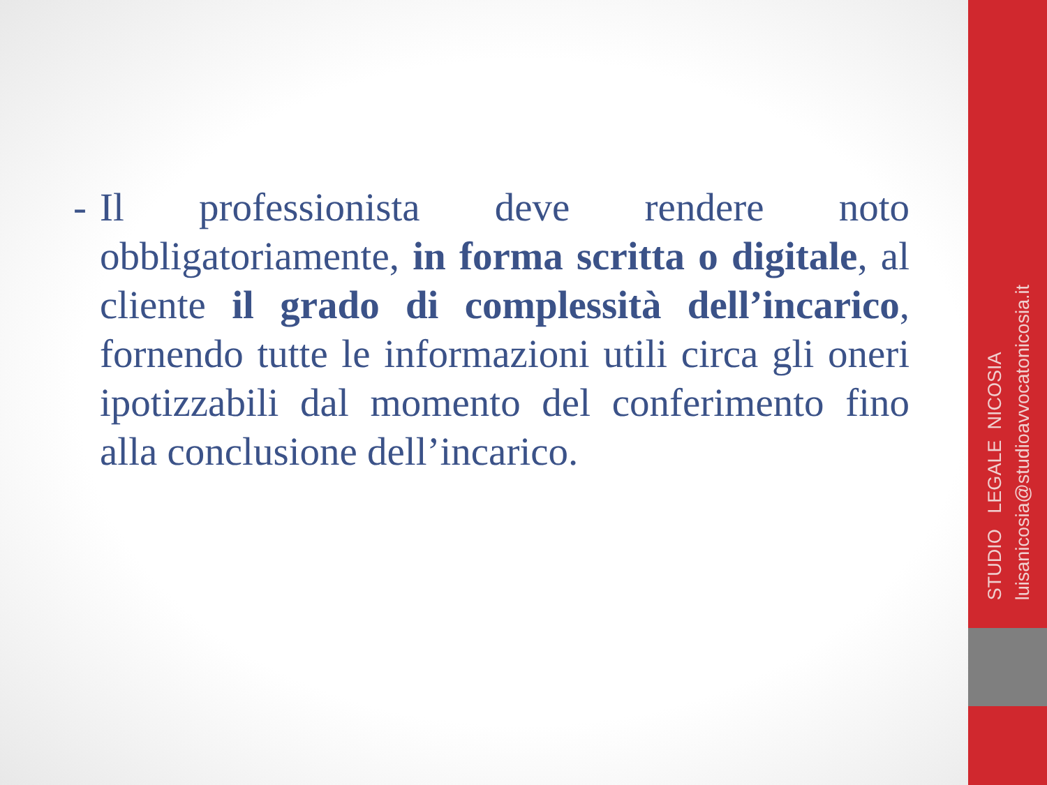- Il professionista deve rendere noto obbligatoriamente, in forma scritta o digitale, al cliente il grado di complessità dell’incarico, fornendo tutte le informazioni utili circa gli oneri ipotizzabili dal momento del conferimento fino alla conclusione dell’incarico.
STUDIO LEGALE NICOSIA luisanicosia@studioavvocatonicosia.it